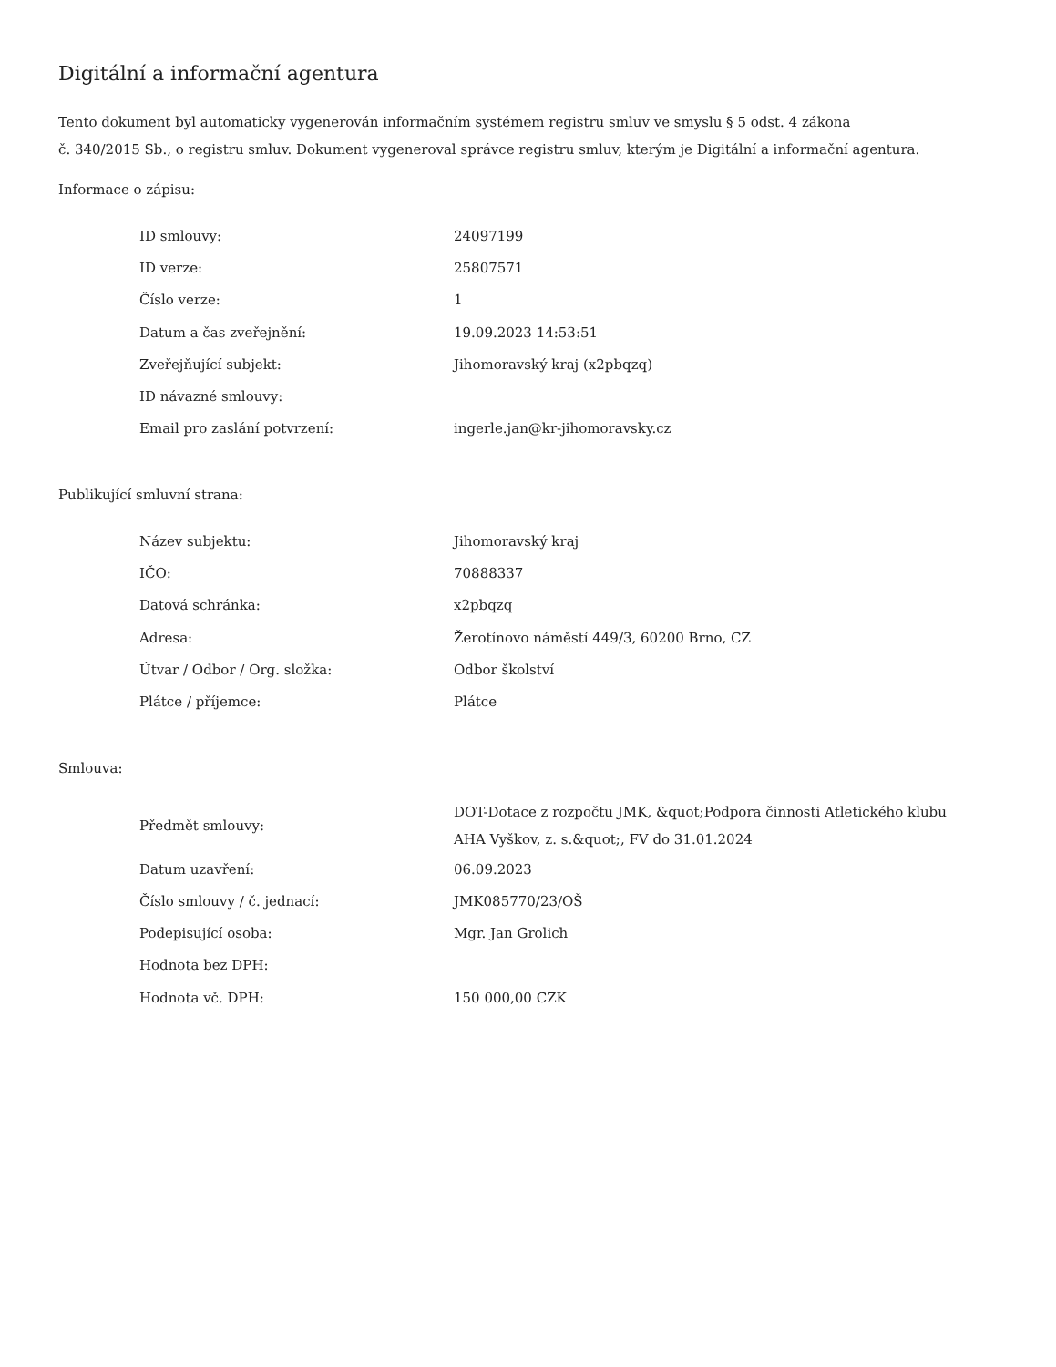Digitální a informační agentura
Tento dokument byl automaticky vygenerován informačním systémem registru smluv ve smyslu § 5 odst. 4 zákona
č. 340/2015 Sb., o registru smluv. Dokument vygeneroval správce registru smluv, kterým je Digitální a informační agentura.
Informace o zápisu:
| ID smlouvy: | 24097199 |
| ID verze: | 25807571 |
| Číslo verze: | 1 |
| Datum a čas zveřejnění: | 19.09.2023 14:53:51 |
| Zveřejňující subjekt: | Jihomoravský kraj (x2pbqzq) |
| ID návazné smlouvy: | |
| Email pro zaslání potvrzení: | ingerle.jan@kr-jihomoravsky.cz |
Publikující smluvní strana:
| Název subjektu: | Jihomoravský kraj |
| IČO: | 70888337 |
| Datová schránka: | x2pbqzq |
| Adresa: | Žerotínovo náměstí 449/3, 60200 Brno, CZ |
| Útvar / Odbor / Org. složka: | Odbor školství |
| Plátce / příjemce: | Plátce |
Smlouva:
| Předmět smlouvy: | DOT-Dotace z rozpočtu JMK, &quot;Podpora činnosti Atletického klubu AHA Vyškov, z. s.&quot;, FV do 31.01.2024 |
| Datum uzavření: | 06.09.2023 |
| Číslo smlouvy / č. jednací: | JMK085770/23/OŠ |
| Podepisující osoba: | Mgr. Jan Grolich |
| Hodnota bez DPH: | |
| Hodnota vč. DPH: | 150 000,00 CZK |